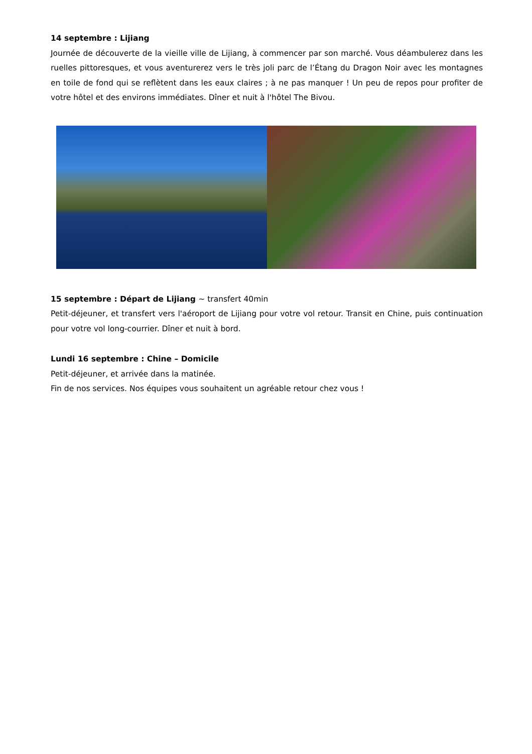14 septembre : Lijiang
Journée de découverte de la vieille ville de Lijiang, à commencer par son marché. Vous déambulerez dans les ruelles pittoresques, et vous aventurerez vers le très joli parc de l’Étang du Dragon Noir avec les montagnes en toile de fond qui se reflètent dans les eaux claires ; à ne pas manquer ! Un peu de repos pour profiter de votre hôtel et des environs immédiates. Dîner et nuit à l'hôtel The Bivou.
15 septembre : Départ de Lijiang ~ transfert 40min
Petit-déjeuner, et transfert vers l'aéroport de Lijiang pour votre vol retour. Transit en Chine, puis continuation pour votre vol long-courrier. Dîner et nuit à bord.
Lundi 16 septembre : Chine – Domicile
Petit-déjeuner, et arrivée dans la matinée.
Fin de nos services. Nos équipes vous souhaitent un agréable retour chez vous !